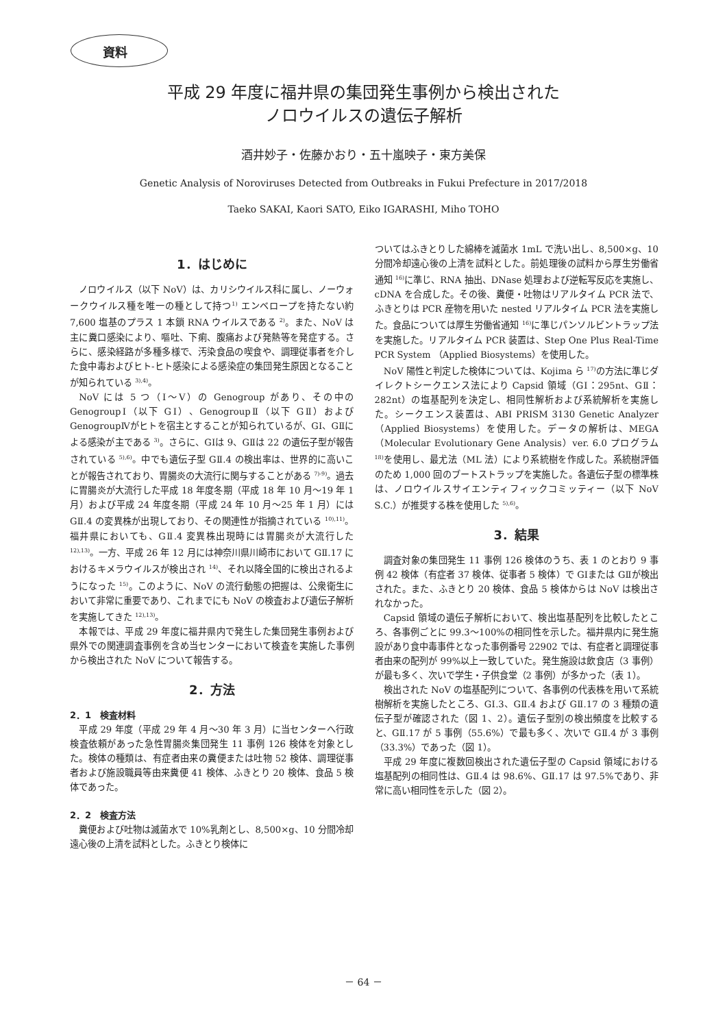資料
平成 29 年度に福井県の集団発生事例から検出された
ノロウイルスの遺伝子解析
酒井妙子・佐藤かおり・五十嵐映子・東方美保
Genetic Analysis of Noroviruses Detected from Outbreaks in Fukui Prefecture in 2017/2018
Taeko SAKAI, Kaori SATO, Eiko IGARASHI, Miho TOHO
1．はじめに
ノロウイルス（以下 NoV）は、カリシウイルス科に属し、ノーウォークウイルス種を唯一の種として持つ<sup>1)</sup> エンベロープを持たない約 7,600 塩基のプラス 1 本鎖 RNA ウイルスである <sup>2)</sup>。また、NoV は主に糞口感染により、嘔吐、下痢、腹痛および発熱等を発症する。さらに、感染経路が多種多様で、汚染食品の喫食や、調理従事者を介した食中毒およびヒト‐ヒト感染による感染症の集団発生原因となることが知られている <sup>3),4)</sup>。
NoV には 5 つ（Ⅰ～Ⅴ）の Genogroup があり、その中の GenogroupⅠ（以下 GⅠ）、GenogroupⅡ（以下 GⅡ）および GenogroupⅣがヒトを宿主とすることが知られているが、GⅠ、GⅡによる感染が主である <sup>3)</sup>。さらに、GⅠは 9、GⅡは 22 の遺伝子型が報告されている <sup>5),6)</sup>。中でも遺伝子型 GⅡ.4 の検出率は、世界的に高いことが報告されており、胃腸炎の大流行に関与することがある <sup>7)-9)</sup>。過去に胃腸炎が大流行した平成 18 年度冬期（平成 18 年 10 月～19 年 1 月）および平成 24 年度冬期（平成 24 年 10 月～25 年 1 月）には GⅡ.4 の変異株が出現しており、その関連性が指摘されている <sup>10),11)</sup>。福井県においても、GⅡ.4 変異株出現時には胃腸炎が大流行した <sup>12),13)</sup>。一方、平成 26 年 12 月には神奈川県川崎市において GⅡ.17 におけるキメラウイルスが検出され <sup>14)</sup>、それ以降全国的に検出されるようになった <sup>15)</sup>。このように、NoV の流行動態の把握は、公衆衛生において非常に重要であり、これまでにも NoV の検査および遺伝子解析を実施してきた <sup>12),13)</sup>。
本報では、平成 29 年度に福井県内で発生した集団発生事例および県外での関連調査事例を含め当センターにおいて検査を実施した事例から検出された NoV について報告する。
2．方法
2．1　検査材料
平成 29 年度（平成 29 年 4 月～30 年 3 月）に当センターへ行政検査依頼があった急性胃腸炎集団発生 11 事例 126 検体を対象とした。検体の種類は、有症者由来の糞便または吐物 52 検体、調理従事者および施設職員等由来糞便 41 検体、ふきとり 20 検体、食品 5 検体であった。
2．2　検査方法
糞便および吐物は滅菌水で 10%乳剤とし、8,500×g、10 分間冷却遠心後の上清を試料とした。ふきとり検体に
ついてはふきとりした綿棒を滅菌水 1mL で洗い出し、8,500×g、10 分間冷却遠心後の上清を試料とした。前処理後の試料から厚生労働省通知 <sup>16)</sup>に準じ、RNA 抽出、DNase 処理および逆転写反応を実施し、cDNA を合成した。その後、糞便・吐物はリアルタイム PCR 法で、ふきとりは PCR 産物を用いた nested リアルタイム PCR 法を実施した。食品については厚生労働省通知 <sup>16)</sup>に準じパンソルビントラップ法を実施した。リアルタイム PCR 装置は、Step One Plus Real-Time PCR System （Applied Biosystems）を使用した。
NoV 陽性と判定した検体については、Kojima ら <sup>17)</sup>の方法に準じダイレクトシークエンス法により Capsid 領域（GⅠ：295nt、GⅡ：282nt）の塩基配列を決定し、相同性解析および系統解析を実施した。シークエンス装置は、ABI PRISM 3130 Genetic Analyzer （Applied Biosystems）を使用した。データの解析は、MEGA（Molecular Evolutionary Gene Analysis）ver. 6.0 プログラム <sup>18)</sup>を使用し、最尤法（ML 法）により系統樹を作成した。系統樹評価のため 1,000 回のブートストラップを実施した。各遺伝子型の標準株は、ノロウイルスサイエンティフィックコミッティー（以下 NoV S.C.）が推奨する株を使用した <sup>5),6)</sup>。
3．結果
調査対象の集団発生 11 事例 126 検体のうち、表 1 のとおり 9 事例 42 検体（有症者 37 検体、従事者 5 検体）で GⅠまたは GⅡが検出された。また、ふきとり 20 検体、食品 5 検体からは NoV は検出されなかった。
Capsid 領域の遺伝子解析において、検出塩基配列を比較したところ、各事例ごとに 99.3～100%の相同性を示した。福井県内に発生施設があり食中毒事件となった事例番号 22902 では、有症者と調理従事者由来の配列が 99%以上一致していた。発生施設は飲食店（3 事例）が最も多く、次いで学生・子供食堂（2 事例）が多かった（表 1）。
検出された NoV の塩基配列について、各事例の代表株を用いて系統樹解析を実施したところ、GⅠ.3、GⅡ.4 および GⅡ.17 の 3 種類の遺伝子型が確認された（図 1、2）。遺伝子型別の検出頻度を比較すると、GⅡ.17 が 5 事例（55.6%）で最も多く、次いで GⅡ.4 が 3 事例（33.3%）であった（図 1）。
平成 29 年度に複数回検出された遺伝子型の Capsid 領域における塩基配列の相同性は、GⅡ.4 は 98.6%、GⅡ.17 は 97.5%であり、非常に高い相同性を示した（図 2）。
－ 64 －